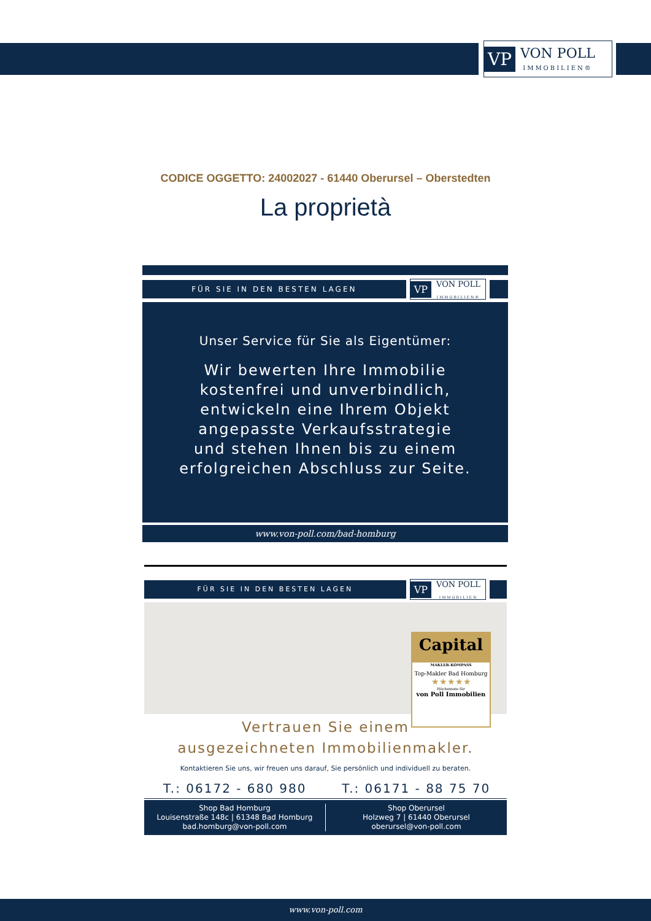VP VON POLL
IMMOBILIEN®
CODICE OGGETTO: 24002027 - 61440 Oberursel – Oberstedten
La proprietà
FÜR SIE IN DEN BESTEN LAGEN
VP VON POLL
IMMOBILIEN®
Unser Service für Sie als Eigentümer:
Wir bewerten Ihre Immobilie
kostenfrei und unverbindlich,
entwickeln eine Ihrem Objekt
angepasste Verkaufsstrategie
und stehen Ihnen bis zu einem
erfolgreichen Abschluss zur Seite.
www.von-poll.com/bad-homburg
FÜR SIE IN DEN BESTEN LAGEN
VP VON POLL
IMMOBILIEN
Capital
MAKLER-KOMPASS
Top-Makler Bad Homburg
★★★★★
Höchstnote für
von Poll Immobilien
Vertrauen Sie einem
ausgezeichneten Immobilienmakler.
Kontaktieren Sie uns, wir freuen uns darauf, Sie persönlich und individuell zu beraten.
T.: 06172 - 680 980 T.: 06171 - 88 75 70
Shop Bad Homburg
Louisenstraße 148c | 61348 Bad Homburg
bad.homburg@von-poll.com
Shop Oberursel
Holzweg 7 | 61440 Oberursel
oberursel@von-poll.com
www.von-poll.com